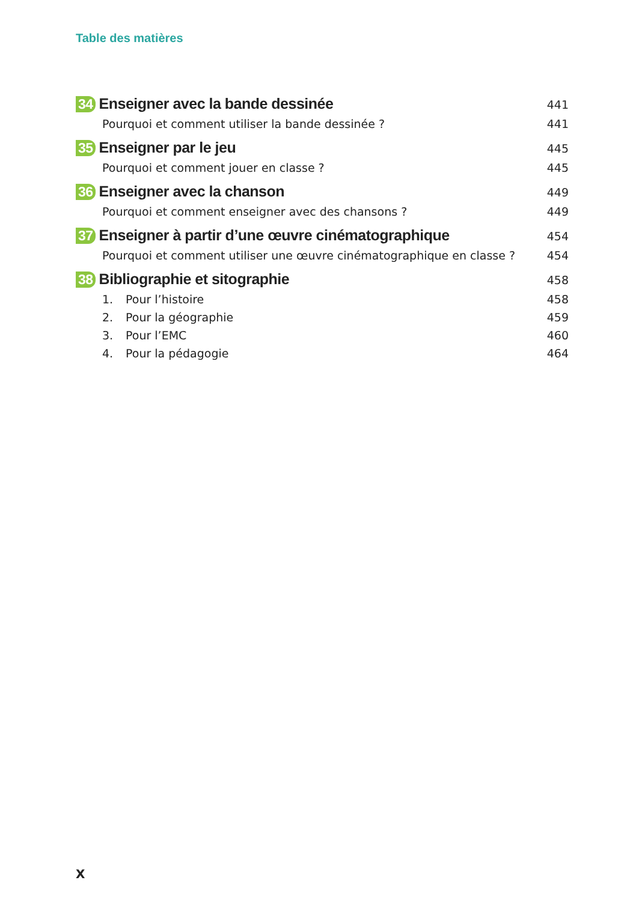Table des matières
34 Enseigner avec la bande dessinée 441
Pourquoi et comment utiliser la bande dessinée ? 441
35 Enseigner par le jeu 445
Pourquoi et comment jouer en classe ? 445
36 Enseigner avec la chanson 449
Pourquoi et comment enseigner avec des chansons ? 449
37 Enseigner à partir d’une œuvre cinématographique 454
Pourquoi et comment utiliser une œuvre cinématographique en classe ? 454
38 Bibliographie et sitographie 458
1. Pour l’histoire 458
2. Pour la géographie 459
3. Pour l’EMC 460
4. Pour la pédagogie 464
X